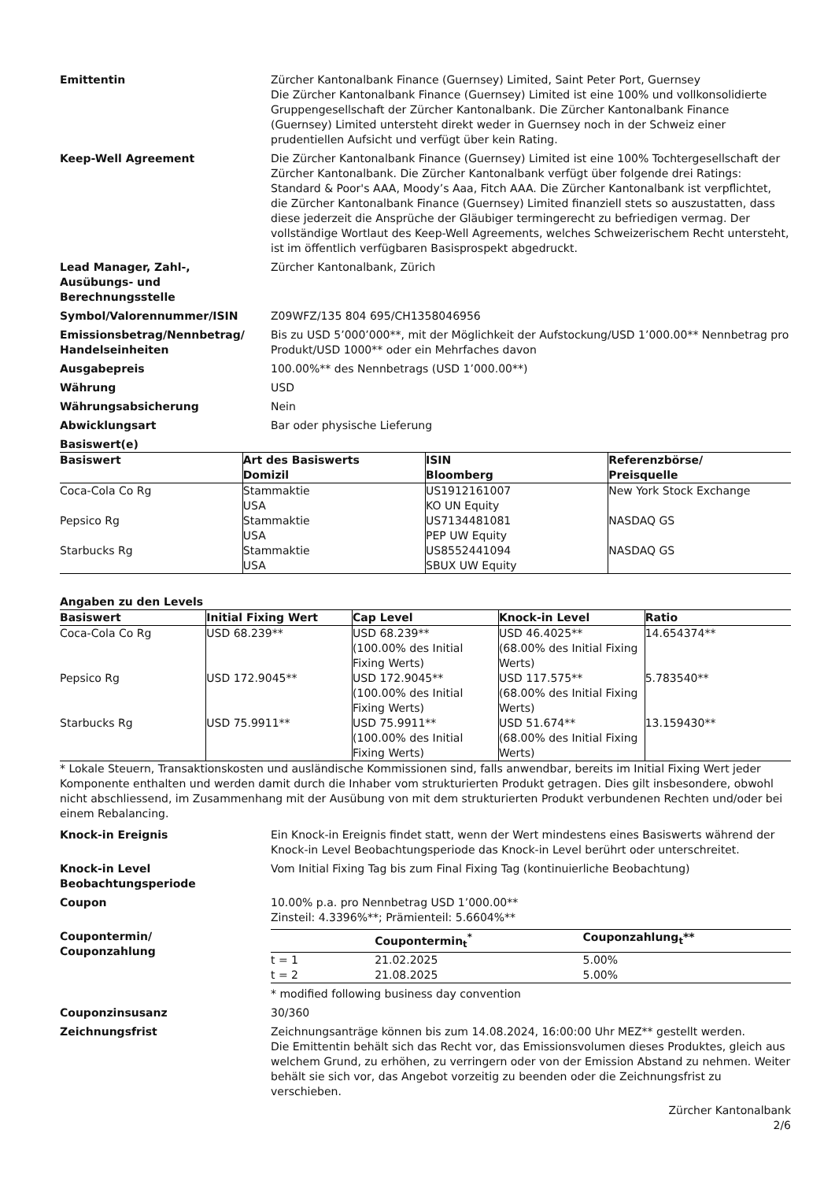Emittentin Zürcher Kantonalbank Finance (Guernsey) Limited, Saint Peter Port, Guernsey
Die Zürcher Kantonalbank Finance (Guernsey) Limited ist eine 100% und vollkonsolidierte Gruppengesellschaft der Zürcher Kantonalbank. Die Zürcher Kantonalbank Finance (Guernsey) Limited untersteht direkt weder in Guernsey noch in der Schweiz einer prudentiellen Aufsicht und verfügt über kein Rating.
Keep-Well Agreement Die Zürcher Kantonalbank Finance (Guernsey) Limited ist eine 100% Tochtergesellschaft der Zürcher Kantonalbank. Die Zürcher Kantonalbank verfügt über folgende drei Ratings: Standard & Poor's AAA, Moody’s Aaa, Fitch AAA. Die Zürcher Kantonalbank ist verpflichtet, die Zürcher Kantonalbank Finance (Guernsey) Limited finanziell stets so auszustatten, dass diese jederzeit die Ansprüche der Gläubiger termingerecht zu befriedigen vermag. Der vollständige Wortlaut des Keep-Well Agreements, welches Schweizerischem Recht untersteht, ist im öffentlich verfügbaren Basisprospekt abgedruckt.
Lead Manager, Zahl-,
Ausübungs- und
Berechnungsstelle
Zürcher Kantonalbank, Zürich
Symbol/Valorennummer/ISIN Z09WFZ/135 804 695/CH1358046956
Emissionsbetrag/Nennbetrag/
Handelseinheiten
Bis zu USD 5’000’000**, mit der Möglichkeit der Aufstockung/USD 1’000.00** Nennbetrag pro Produkt/USD 1000** oder ein Mehrfaches davon
Ausgabepreis 100.00%** des Nennbetrags (USD 1’000.00**)
Währung USD
Währungsabsicherung Nein
Abwicklungsart Bar oder physische Lieferung
Basiswert(e)
| Basiswert | Art des Basiswerts Domizil | ISIN Bloomberg | Referenzbörse/ Preisquelle |
| --- | --- | --- | --- |
| Coca-Cola Co Rg | Stammaktie USA | US1912161007 KO UN Equity | New York Stock Exchange |
| Pepsico Rg | Stammaktie USA | US7134481081 PEP UW Equity | NASDAQ GS |
| Starbucks Rg | Stammaktie USA | US8552441094 SBUX UW Equity | NASDAQ GS |
Angaben zu den Levels
| Basiswert | Initial Fixing Wert | Cap Level | Knock-in Level | Ratio |
| --- | --- | --- | --- | --- |
| Coca-Cola Co Rg | USD 68.239** | USD 68.239** (100.00% des Initial Fixing Werts) | USD 46.4025** (68.00% des Initial Fixing Werts) | 14.654374** |
| Pepsico Rg | USD 172.9045** | USD 172.9045** (100.00% des Initial Fixing Werts) | USD 117.575** (68.00% des Initial Fixing Werts) | 5.783540** |
| Starbucks Rg | USD 75.9911** | USD 75.9911** (100.00% des Initial Fixing Werts) | USD 51.674** (68.00% des Initial Fixing Werts) | 13.159430** |
* Lokale Steuern, Transaktionskosten und ausländische Kommissionen sind, falls anwendbar, bereits im Initial Fixing Wert jeder Komponente enthalten und werden damit durch die Inhaber vom strukturierten Produkt getragen. Dies gilt insbesondere, obwohl nicht abschliessend, im Zusammenhang mit der Ausübung von mit dem strukturierten Produkt verbundenen Rechten und/oder bei einem Rebalancing.
Knock-in Ereignis Ein Knock-in Ereignis findet statt, wenn der Wert mindestens eines Basiswerts während der Knock-in Level Beobachtungsperiode das Knock-in Level berührt oder unterschreitet.
Knock-in Level
Beobachtungsperiode
Vom Initial Fixing Tag bis zum Final Fixing Tag (kontinuierliche Beobachtung)
Coupon 10.00% p.a. pro Nennbetrag USD 1’000.00**
Zinsteil: 4.3396%**; Prämienteil: 5.6604%**
Coupontermin/
Couponzahlung
| | Coupontermin<sub>t</sub><sup>*</sup> | Couponzahlung<sub>t</sub>** |
| --- | --- | --- |
| t = 1 | 21.02.2025 | 5.00% |
| t = 2 | 21.08.2025 | 5.00% |
* modified following business day convention
Couponzinsusanz 30/360
Zeichnungsfrist Zeichnungsanträge können bis zum 14.08.2024, 16:00:00 Uhr MEZ** gestellt werden.
Die Emittentin behält sich das Recht vor, das Emissionsvolumen dieses Produktes, gleich aus welchem Grund, zu erhöhen, zu verringern oder von der Emission Abstand zu nehmen. Weiter behält sie sich vor, das Angebot vorzeitig zu beenden oder die Zeichnungsfrist zu verschieben.
Zürcher Kantonalbank
2/6